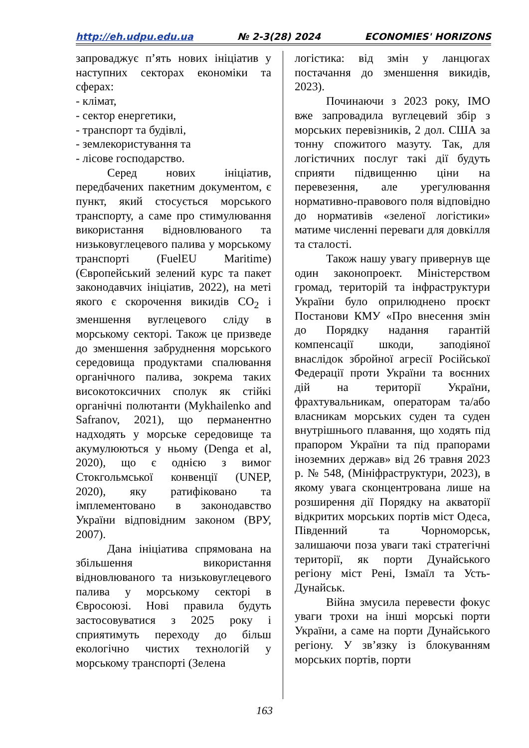http://eh.udpu.edu.ua № 2-3(28) 2024 ECONOMIES' HORIZONS
запроваджує п’ять нових ініціатив у наступних секторах економіки та сферах:
- клімат,
- сектор енергетики,
- транспорт та будівлі,
- землекористування та
- лісове господарство.
Серед нових ініціатив, передбачених пакетним документом, є пункт, який стосується морського транспорту, а саме про стимулювання використання відновлюваного та низьковуглецевого палива у морському транспорті (FuelEU Maritime) (Європейський зелений курс та пакет законодавчих ініціатив, 2022), на меті якого є скорочення викидів CO<sub>2</sub> і зменшення вуглецевого сліду в морському секторі. Також це призведе до зменшення забруднення морського середовища продуктами спалювання органічного палива, зокрема таких високотоксичних сполук як стійкі органічні полютанти (Mykhailenko and Safranov, 2021), що перманентно надходять у морське середовище та акумулюються у ньому (Denga et al, 2020), що є однією з вимог Стокгольмської конвенції (UNEP, 2020), яку ратифіковано та імплементовано в законодавство України відповідним законом (ВРУ, 2007).
Дана ініціатива спрямована на збільшення використання відновлюваного та низьковуглецевого палива у морському секторі в Євросоюзі. Нові правила будуть застосовуватися з 2025 року і сприятимуть переходу до більш екологічно чистих технологій у морському транспорті (Зелена
логістика: від змін у ланцюгах постачання до зменшення викидів, 2023).
Починаючи з 2023 року, IMO вже запровадила вуглецевий збір з морських перевізників, 2 дол. США за тонну спожитого мазуту. Так, для логістичних послуг такі дії будуть сприяти підвищенню ціни на перевезення, але урегулювання нормативно-правового поля відповідно до нормативів «зеленої логістики» матиме численні переваги для довкілля та сталості.
Також нашу увагу привернув ще один законопроект. Міністерством громад, територій та інфраструктури України було оприлюднено проєкт Постанови КМУ «Про внесення змін до Порядку надання гарантій компенсації шкоди, заподіяної внаслідок збройної агресії Російської Федерації проти України та воєнних дій на території України, фрахтувальникам, операторам та/або власникам морських суден та суден внутрішнього плавання, що ходять під прапором України та під прапорами іноземних держав» від 26 травня 2023 р. № 548, (Мініфраструктури, 2023), в якому увага сконцентрована лише на розширення дії Порядку на акваторії відкритих морських портів міст Одеса, Південний та Чорноморськ, залишаючи поза уваги такі стратегічні території, як порти Дунайського регіону міст Рені, Ізмаїл та Усть-Дунайськ.
Війна змусила перевести фокус уваги трохи на інші морські порти України, а саме на порти Дунайського регіону. У зв’язку із блокуванням морських портів, порти
163